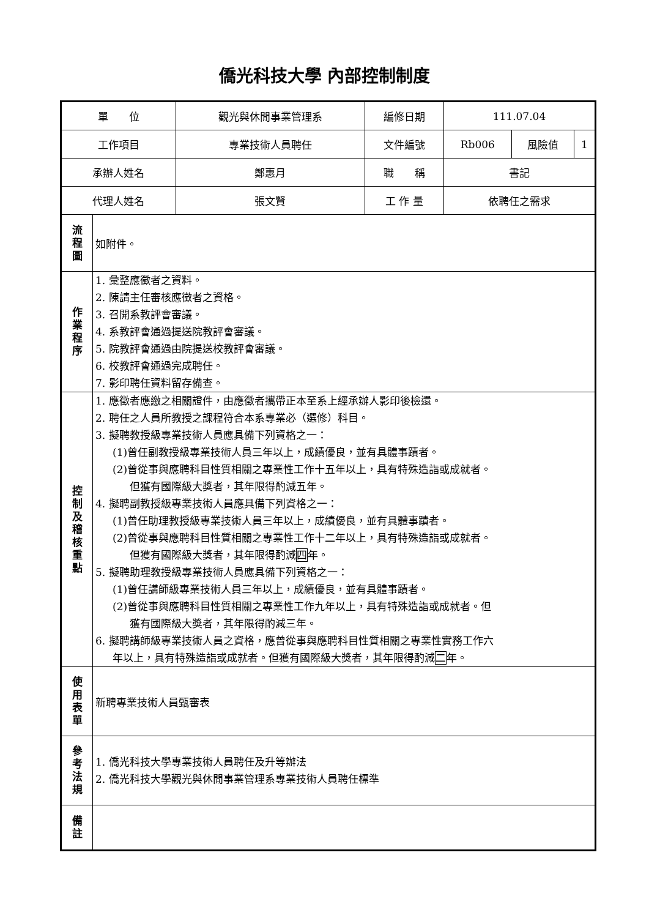僑光科技大學 內部控制制度
| 單 位 | | 觀光與休閒事業管理系 | 編修日期 | 111.07.04 | | |
| 工作項目 | | 專業技術人員聘任 | 文件編號 | Rb006 | 風險值 | 1 |
| 承辦人姓名 | | 鄭惠月 | 職 稱 | 書記 | | |
| 代理人姓名 | | 張文賢 | 工 作 量 | 依聘任之需求 | | |
| 流 程 圖 | 如附件。 | | | | | |
| 作 業 程 序 | 1. 彙整應徵者之資料。 2. 陳請主任審核應徵者之資格。 3. 召開系教評會審議。 4. 系教評會通過提送院教評會審議。 5. 院教評會通過由院提送校教評會審議。 6. 校教評會通過完成聘任。 7. 影印聘任資料留存備查。 | | | | | |
| 控 制 及 稽 核 重 點 | 1. 應徵者應繳之相關證件，由應徵者攜帶正本至系上經承辦人影印後檢還。 2. 聘任之人員所教授之課程符合本系專業必（選修）科目。 3. 擬聘教授級專業技術人員應具備下列資格之一： (1)曾任副教授級專業技術人員三年以上，成績優良，並有具體事蹟者。 (2)曾從事與應聘科目性質相關之專業性工作十五年以上，具有特殊造詣或成就者。 但獲有國際級大獎者，其年限得酌減五年。 4. 擬聘副教授級專業技術人員應具備下列資格之一： (1)曾任助理教授級專業技術人員三年以上，成績優良，並有具體事蹟者。 (2)曾從事與應聘科目性質相關之專業性工作十二年以上，具有特殊造詣或成就者。 但獲有國際級大獎者，其年限得酌減 四 年。 5. 擬聘助理教授級專業技術人員應具備下列資格之一： (1)曾任講師級專業技術人員三年以上，成績優良，並有具體事蹟者。 (2)曾從事與應聘科目性質相關之專業性工作九年以上，具有特殊造詣或成就者。但 獲有國際級大獎者，其年限得酌減三年。 6. 擬聘講師級專業技術人員之資格，應曾從事與應聘科目性質相關之專業性實務工作六 年以上，具有特殊造詣或成就者。但獲有國際級大獎者，其年限得酌減 二 年。 | | | | | |
| 使 用 表 單 | 新聘專業技術人員甄審表 | | | | | |
| 參 考 法 規 | 1. 僑光科技大學專業技術人員聘任及升等辦法 2. 僑光科技大學觀光與休閒事業管理系專業技術人員聘任標準 | | | | | |
| 備 註 | | | | | | |